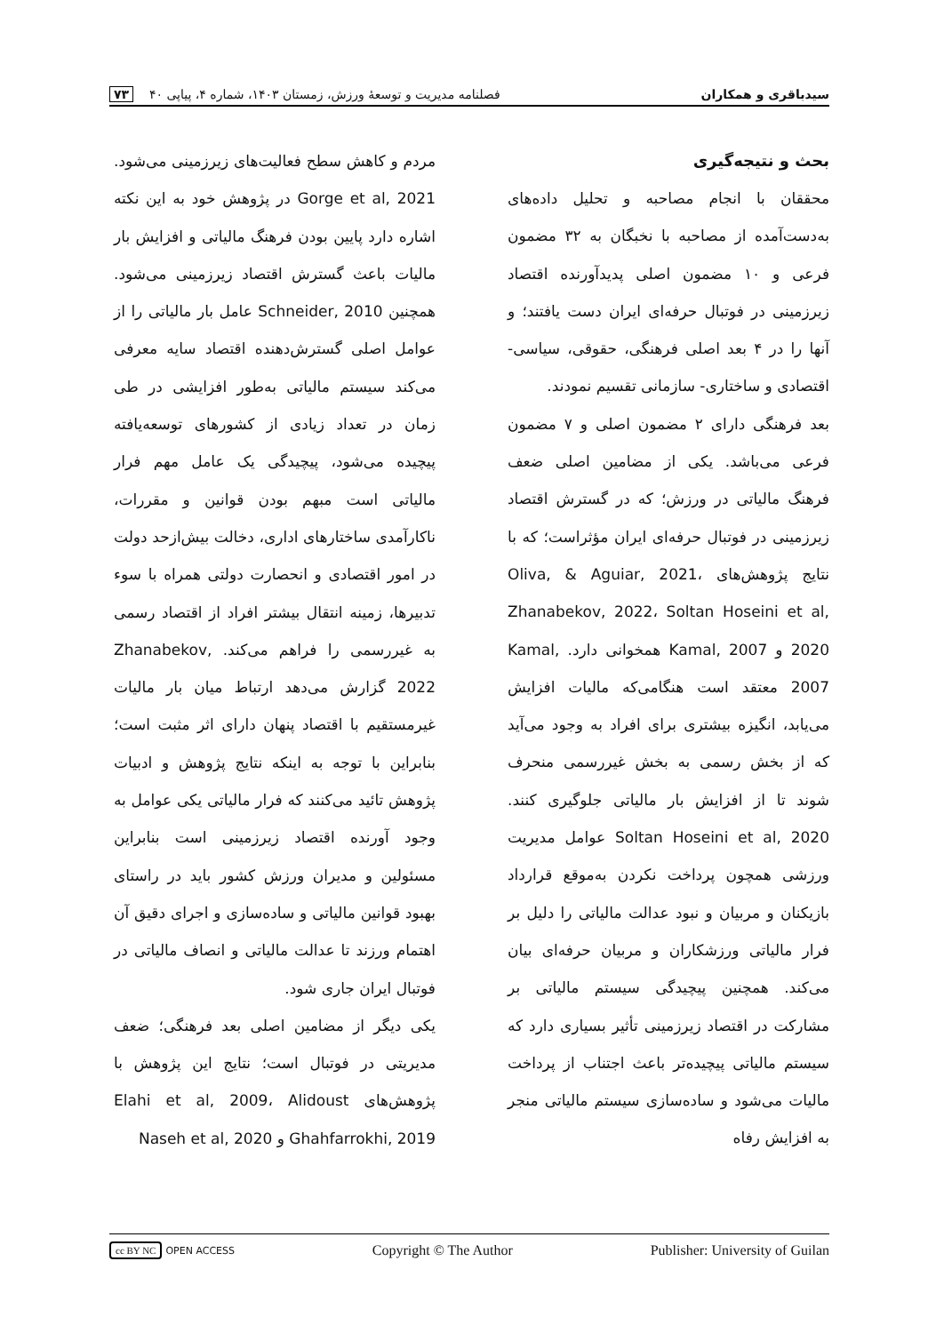سیدباقری و همکاران فصلنامه مدیریت و توسعهٔ ورزش، زمستان ۱۴۰۳، شماره ۴، پیاپی ۴۰ ۷۳
بحث و نتیجه‌گیری
محققان با انجام مصاحبه و تحلیل داده‌های به‌دست‌آمده از مصاحبه با نخبگان به ۳۲ مضمون فرعی و ۱۰ مضمون اصلی پدیدآورنده اقتصاد زیرزمینی در فوتبال حرفه‌ای ایران دست یافتند؛ و آنها را در ۴ بعد اصلی فرهنگی، حقوقی، سیاسی- اقتصادی و ساختاری- سازمانی تقسیم نمودند.
بعد فرهنگی دارای ۲ مضمون اصلی و ۷ مضمون فرعی می‌باشد. یکی از مضامین اصلی ضعف فرهنگ مالیاتی در ورزش؛ که در گسترش اقتصاد زیرزمینی در فوتبال حرفه‌ای ایران مؤثراست؛ که با نتایج پژوهش‌های Oliva, & Aguiar, 2021، Zhanabekov, 2022، Soltan Hoseini et al, 2020 و Kamal, 2007 همخوانی دارد. Kamal, 2007 معتقد است هنگامی‌که مالیات افزایش می‌یابد، انگیزه بیشتری برای افراد به وجود می‌آید که از بخش رسمی به بخش غیررسمی منحرف شوند تا از افزایش بار مالیاتی جلوگیری کنند. Soltan Hoseini et al, 2020 عوامل مدیریت ورزشی همچون پرداخت نکردن به‌موقع قرارداد بازیکنان و مربیان و نبود عدالت مالیاتی را دلیل بر فرار مالیاتی ورزشکاران و مربیان حرفه‌ای بیان می‌کند. همچنین پیچیدگی سیستم مالیاتی بر مشارکت در اقتصاد زیرزمینی تأثیر بسیاری دارد که سیستم مالیاتی پیچیده‌تر باعث اجتناب از پرداخت مالیات می‌شود و ساده‌سازی سیستم مالیاتی منجر به افزایش رفاه
مردم و کاهش سطح فعالیت‌های زیرزمینی می‌شود. Gorge et al, 2021 در پژوهش خود به این نکته اشاره دارد پایین بودن فرهنگ مالیاتی و افزایش بار مالیات باعث گسترش اقتصاد زیرزمینی می‌شود. همچنین Schneider, 2010 عامل بار مالیاتی را از عوامل اصلی گسترش‌دهنده اقتصاد سایه معرفی می‌کند سیستم مالیاتی به‌طور افزایشی در طی زمان در تعداد زیادی از کشورهای توسعه‌یافته پیچیده می‌شود، پیچیدگی یک عامل مهم فرار مالیاتی است مبهم بودن قوانین و مقررات، ناکارآمدی ساختارهای اداری، دخالت بیش‌ازحد دولت در امور اقتصادی و انحصارت دولتی همراه با سوء تدبیرها، زمینه انتقال بیشتر افراد از اقتصاد رسمی به غیررسمی را فراهم می‌کند. Zhanabekov, 2022 گزارش می‌دهد ارتباط میان بار مالیات غیرمستقیم با اقتصاد پنهان دارای اثر مثبت است؛ بنابراین با توجه به اینکه نتایج پژوهش و ادبیات پژوهش تائید می‌کنند که فرار مالیاتی یکی عوامل به وجود آورنده اقتصاد زیرزمینی است بنابراین مسئولین و مدیران ورزش کشور باید در راستای بهبود قوانین مالیاتی و ساده‌سازی و اجرای دقیق آن اهتمام ورزند تا عدالت مالیاتی و انصاف مالیاتی در فوتبال ایران جاری شود.
یکی دیگر از مضامین اصلی بعد فرهنگی؛ ضعف مدیریتی در فوتبال است؛ نتایج این پژوهش با پژوهش‌های Elahi et al, 2009، Alidoust Ghahfarrokhi, 2019 و Naseh et al, 2020
cc BY NC OPEN ACCESS Copyright © The Author Publisher: University of Guilan